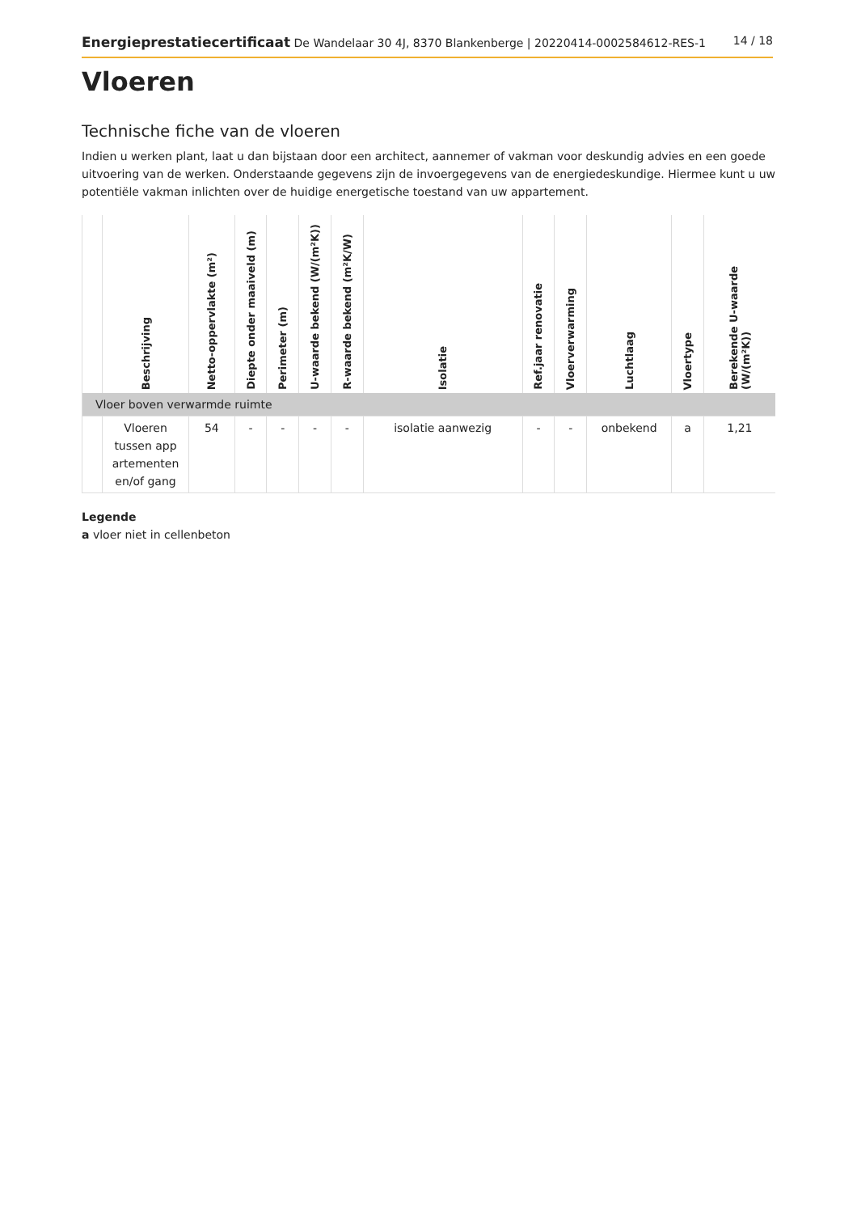Energieprestatiecertificaat De Wandelaar 30 4J, 8370 Blankenberge | 20220414-0002584612-RES-1 14 / 18
Vloeren
Technische fiche van de vloeren
Indien u werken plant, laat u dan bijstaan door een architect, aannemer of vakman voor deskundig advies en een goede uitvoering van de werken. Onderstaande gegevens zijn de invoergegevens van de energiedeskundige. Hiermee kunt u uw potentiële vakman inlichten over de huidige energetische toestand van uw appartement.
| | Beschrijving | Netto-oppervlakte (m²) | Diepte onder maaiveld (m) | Perimeter (m) | U-waarde bekend (W/(m²K)) | R-waarde bekend (m²K/W) | Isolatie | Ref.jaar renovatie | Vloerverwarming | Luchtlaag | Vloertype | Berekende U-waarde (W/(m²K)) |
| --- | --- | --- | --- | --- | --- | --- | --- | --- | --- | --- | --- | --- |
| Vloer boven verwarmde ruimte | | | | | | | | | | | | |
| | Vloeren tussen app artementen en/of gang | 54 | - | - | - | - | isolatie aanwezig | - | - | onbekend | a | 1,21 |
Legende
a vloer niet in cellenbeton